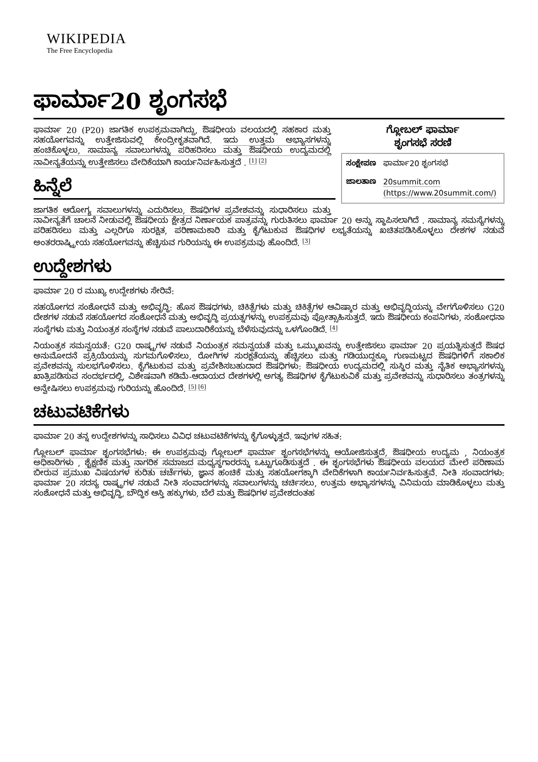WIKIPEDIA
The Free Encyclopedia
ಫಾರ್ಮಾ20 ಶೃಂಗಸಭೆ
ಗ್ಲೋಬಲ್ ಫಾರ್ಮಾ
ಶೃಂಗಸಭೆ ಸರಣಿ
| ಸಂಕ್ಷೇಪಣ | ಫಾರ್ಮಾ20 ಶೃಂಗಸಭೆ |
| ಜಾಲತಾಣ | 20summit.com (https://www.20summit.com/) |
ಫಾರ್ಮಾ 20 (P20) ಜಾಗತಿಕ ಉಪಕ್ರಮವಾಗಿದ್ದು, ಔಷಧೀಯ ವಲಯದಲ್ಲಿ ಸಹಕಾರ ಮತ್ತು ಸಹಯೋಗವನ್ನು ಉತ್ತೇಜಿಸುವಲ್ಲಿ ಕೇಂದ್ರೀಕೃತವಾಗಿದೆ. ಇದು ಉತ್ತಮ ಅಭ್ಯಾಸಗಳನ್ನು ಹಂಚಿಕೊಳ್ಳಲು, ಸಾಮಾನ್ಯ ಸವಾಲುಗಳನ್ನು ಪರಿಹರಿಸಲು ಮತ್ತು ಔಷಧೀಯ ಉದ್ಯಮದಲ್ಲಿ ನಾವೀನ್ಯತೆಯನ್ನು ಉತ್ತೇಜಿಸಲು ವೇದಿಕೆಯಾಗಿ ಕಾರ್ಯನಿರ್ವಹಿಸುತ್ತದೆ . <sup>[1] [2]</sup>
ಹಿನ್ನೆಲೆ
ಜಾಗತಿಕ ಆರೋಗ್ಯ ಸವಾಲುಗಳನ್ನು ಎದುರಿಸಲು, ಔಷಧಿಗಳ ಪ್ರವೇಶವನ್ನು ಸುಧಾರಿಸಲು ಮತ್ತು ನಾವೀನ್ಯತೆಗೆ ಚಾಲನೆ ನೀಡುವಲ್ಲಿ ಔಷಧೀಯ ಕ್ಷೇತ್ರದ ನಿರ್ಣಾಯಕ ಪಾತ್ರವನ್ನು ಗುರುತಿಸಲು ಫಾರ್ಮಾ 20 ಅನ್ನು ಸ್ಥಾಪಿಸಲಾಗಿದೆ . ಸಾಮಾನ್ಯ ಸಮಸ್ಯೆಗಳನ್ನು ಪರಿಹರಿಸಲು ಮತ್ತು ಎಲ್ಲರಿಗೂ ಸುರಕ್ಷಿತ, ಪರಿಣಾಮಕಾರಿ ಮತ್ತು ಕೈಗೆಟುಕುವ ಔಷಧಿಗಳ ಲಭ್ಯತೆಯನ್ನು ಖಚಿತಪಡಿಸಿಕೊಳ್ಳಲು ದೇಶಗಳ ನಡುವೆ ಅಂತರರಾಷ್ಟ್ರೀಯ ಸಹಯೋಗವನ್ನು ಹೆಚ್ಚಿಸುವ ಗುರಿಯನ್ನು ಈ ಉಪಕ್ರಮವು ಹೊಂದಿದೆ. <sup>[3]</sup>
ಉದ್ದೇಶಗಳು
ಫಾರ್ಮಾ 20 ರ ಮುಖ್ಯ ಉದ್ದೇಶಗಳು ಸೇರಿವೆ:
ಸಹಯೋಗದ ಸಂಶೋಧನೆ ಮತ್ತು ಅಭಿವೃದ್ಧಿ: ಹೊಸ ಔಷಧಗಳು, ಚಿಕಿತ್ಸೆಗಳು ಮತ್ತು ಚಿಕಿತ್ಸೆಗಳ ಆವಿಷ್ಕಾರ ಮತ್ತು ಅಭಿವೃದ್ಧಿಯನ್ನು ವೇಗಗೊಳಿಸಲು G20 ದೇಶಗಳ ನಡುವೆ ಸಹಯೋಗದ ಸಂಶೋಧನೆ ಮತ್ತು ಅಭಿವೃದ್ಧಿ ಪ್ರಯತ್ನಗಳನ್ನು ಉಪಕ್ರಮವು ಪ್ರೋತ್ಸಾಹಿಸುತ್ತದೆ. ಇದು ಔಷಧೀಯ ಕಂಪನಿಗಳು, ಸಂಶೋಧನಾ ಸಂಸ್ಥೆಗಳು ಮತ್ತು ನಿಯಂತ್ರಕ ಸಂಸ್ಥೆಗಳ ನಡುವೆ ಪಾಲುದಾರಿಕೆಯನ್ನು ಬೆಳೆಸುವುದನ್ನು ಒಳಗೊಂಡಿದೆ. <sup>[4]</sup>
ನಿಯಂತ್ರಕ ಸಮನ್ವಯತೆ: G20 ರಾಷ್ಟ್ರಗಳ ನಡುವೆ ನಿಯಂತ್ರಕ ಸಮನ್ವಯತೆ ಮತ್ತು ಒಮ್ಮುಖವನ್ನು ಉತ್ತೇಜಿಸಲು ಫಾರ್ಮಾ 20 ಪ್ರಯತ್ನಿಸುತ್ತದೆ ಔಷಧ ಅನುಮೋದನೆ ಪ್ರಕ್ರಿಯೆಯನ್ನು ಸುಗಮಗೊಳಿಸಲು, ರೋಗಿಗಳ ಸುರಕ್ಷತೆಯನ್ನು ಹೆಚ್ಚಿಸಲು ಮತ್ತು ಗಡಿಯುದ್ದಕ್ಕೂ ಗುಣಮಟ್ಟದ ಔಷಧಿಗಳಿಗೆ ಸಕಾಲಿಕ ಪ್ರವೇಶವನ್ನು ಸುಲಭಗೊಳಿಸಲು. ಕೈಗೆಟುಕುವ ಮತ್ತು ಪ್ರವೇಶಿಸಬಹುದಾದ ಔಷಧಿಗಳು: ಔಷಧೀಯ ಉದ್ಯಮದಲ್ಲಿ ಸುಸ್ಥಿರ ಮತ್ತು ನೈತಿಕ ಅಭ್ಯಾಸಗಳನ್ನು ಖಾತ್ರಿಪಡಿಸುವ ಸಂದರ್ಭದಲ್ಲಿ, ವಿಶೇಷವಾಗಿ ಕಡಿಮೆ-ಆದಾಯದ ದೇಶಗಳಲ್ಲಿ ಅಗತ್ಯ ಔಷಧಿಗಳ ಕೈಗೆಟುಕುವಿಕೆ ಮತ್ತು ಪ್ರವೇಶವನ್ನು ಸುಧಾರಿಸಲು ತಂತ್ರಗಳನ್ನು ಅನ್ವೇಷಿಸಲು ಉಪಕ್ರಮವು ಗುರಿಯನ್ನು ಹೊಂದಿದೆ. <sup>[5] [6]</sup>
ಚಟುವಟಿಕೆಗಳು
ಫಾರ್ಮಾ 20 ತನ್ನ ಉದ್ದೇಶಗಳನ್ನು ಸಾಧಿಸಲು ವಿವಿಧ ಚಟುವಟಿಕೆಗಳನ್ನು ಕೈಗೊಳ್ಳುತ್ತದೆ. ಇವುಗಳ ಸಹಿತ:
ಗ್ಲೋಬಲ್ ಫಾರ್ಮಾ ಶೃಂಗಸಭೆಗಳು: ಈ ಉಪಕ್ರಮವು ಗ್ಲೋಬಲ್ ಫಾರ್ಮಾ ಶೃಂಗಸಭೆಗಳನ್ನು ಆಯೋಜಿಸುತ್ತದೆ, ಔಷಧೀಯ ಉದ್ಯಮ , ನಿಯಂತ್ರಕ ಅಧಿಕಾರಿಗಳು , ಶೈಕ್ಷಣಿಕ ಮತ್ತು ನಾಗರಿಕ ಸಮಾಜದ ಮಧ್ಯಸ್ಥಗಾರರನ್ನು ಒಟ್ಟುಗೂಡಿಸುತ್ತದೆ . ಈ ಶೃಂಗಸಭೆಗಳು ಔಷಧೀಯ ವಲಯದ ಮೇಲೆ ಪರಿಣಾಮ ಬೀರುವ ಪ್ರಮುಖ ವಿಷಯಗಳ ಕುರಿತು ಚರ್ಚೆಗಳು, ಜ್ಞಾನ ಹಂಚಿಕೆ ಮತ್ತು ಸಹಯೋಗಕ್ಕಾಗಿ ವೇದಿಕೆಗಳಾಗಿ ಕಾರ್ಯನಿರ್ವಹಿಸುತ್ತವೆ. ನೀತಿ ಸಂವಾದಗಳು: ಫಾರ್ಮಾ 20 ಸದಸ್ಯ ರಾಷ್ಟ್ರಗಳ ನಡುವೆ ನೀತಿ ಸಂವಾದಗಳನ್ನು ಸವಾಲುಗಳನ್ನು ಚರ್ಚಿಸಲು, ಉತ್ತಮ ಅಭ್ಯಾಸಗಳನ್ನು ವಿನಿಮಯ ಮಾಡಿಕೊಳ್ಳಲು ಮತ್ತು ಸಂಶೋಧನೆ ಮತ್ತು ಅಭಿವೃದ್ಧಿ, ಬೌದ್ಧಿಕ ಆಸ್ತಿ ಹಕ್ಕುಗಳು, ಬೆಲೆ ಮತ್ತು ಔಷಧಿಗಳ ಪ್ರವೇಶದಂತಹ